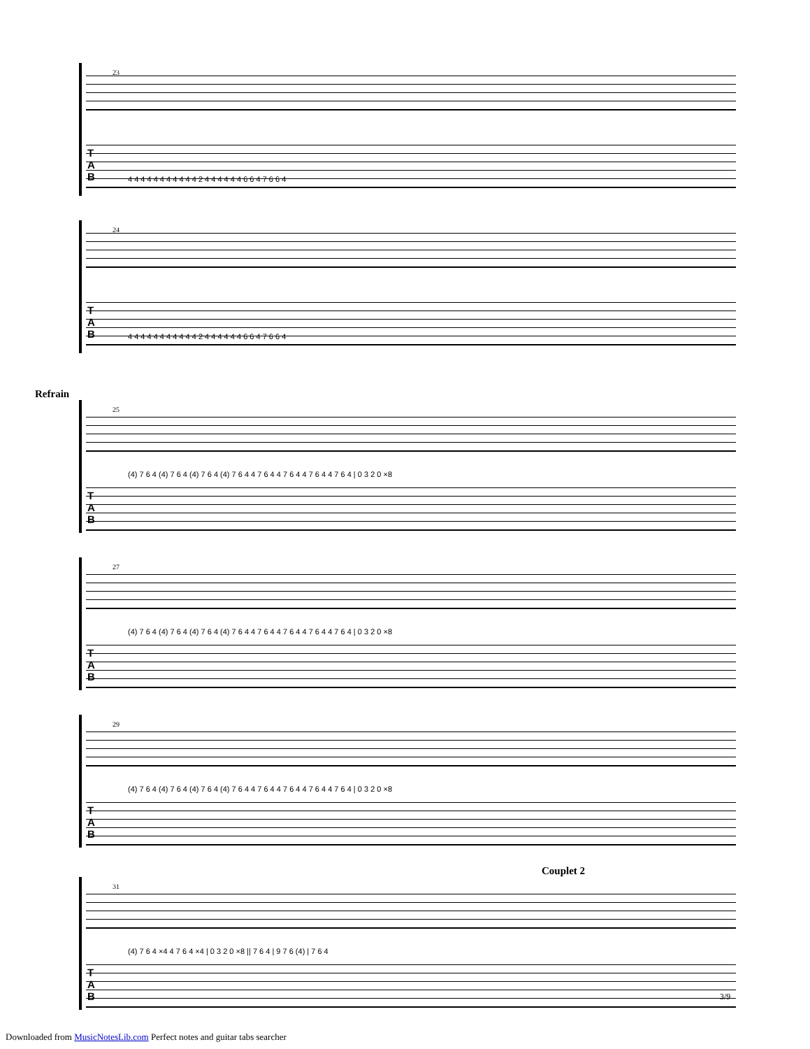23
T
A
B
4 4 4 4 4 4 4 4 4 4 4 2 4 4 4 4 4 4 6 6 4 7 6 6 4
24
T
A
B
4 4 4 4 4 4 4 4 4 4 4 2 4 4 4 4 4 4 6 6 4 7 6 6 4
Refrain
25
T
A
B
(4) 7 6 4 (4) 7 6 4 (4) 7 6 4 (4) 7 6 4 4 7 6 4 4 7 6 4 4 7 6 4 4 7 6 4 | 0 3 2 0 ×8
27
T
A
B
(4) 7 6 4 (4) 7 6 4 (4) 7 6 4 (4) 7 6 4 4 7 6 4 4 7 6 4 4 7 6 4 4 7 6 4 | 0 3 2 0 ×8
29
T
A
B
(4) 7 6 4 (4) 7 6 4 (4) 7 6 4 (4) 7 6 4 4 7 6 4 4 7 6 4 4 7 6 4 4 7 6 4 | 0 3 2 0 ×8
Couplet 2
31
T
A
B
(4) 7 6 4 ×4 4 7 6 4 ×4 | 0 3 2 0 ×8 || 7 6 4 | 9 7 6 (4) | 7 6 4
3/9
Downloaded from MusicNotesLib.com Perfect notes and guitar tabs searcher